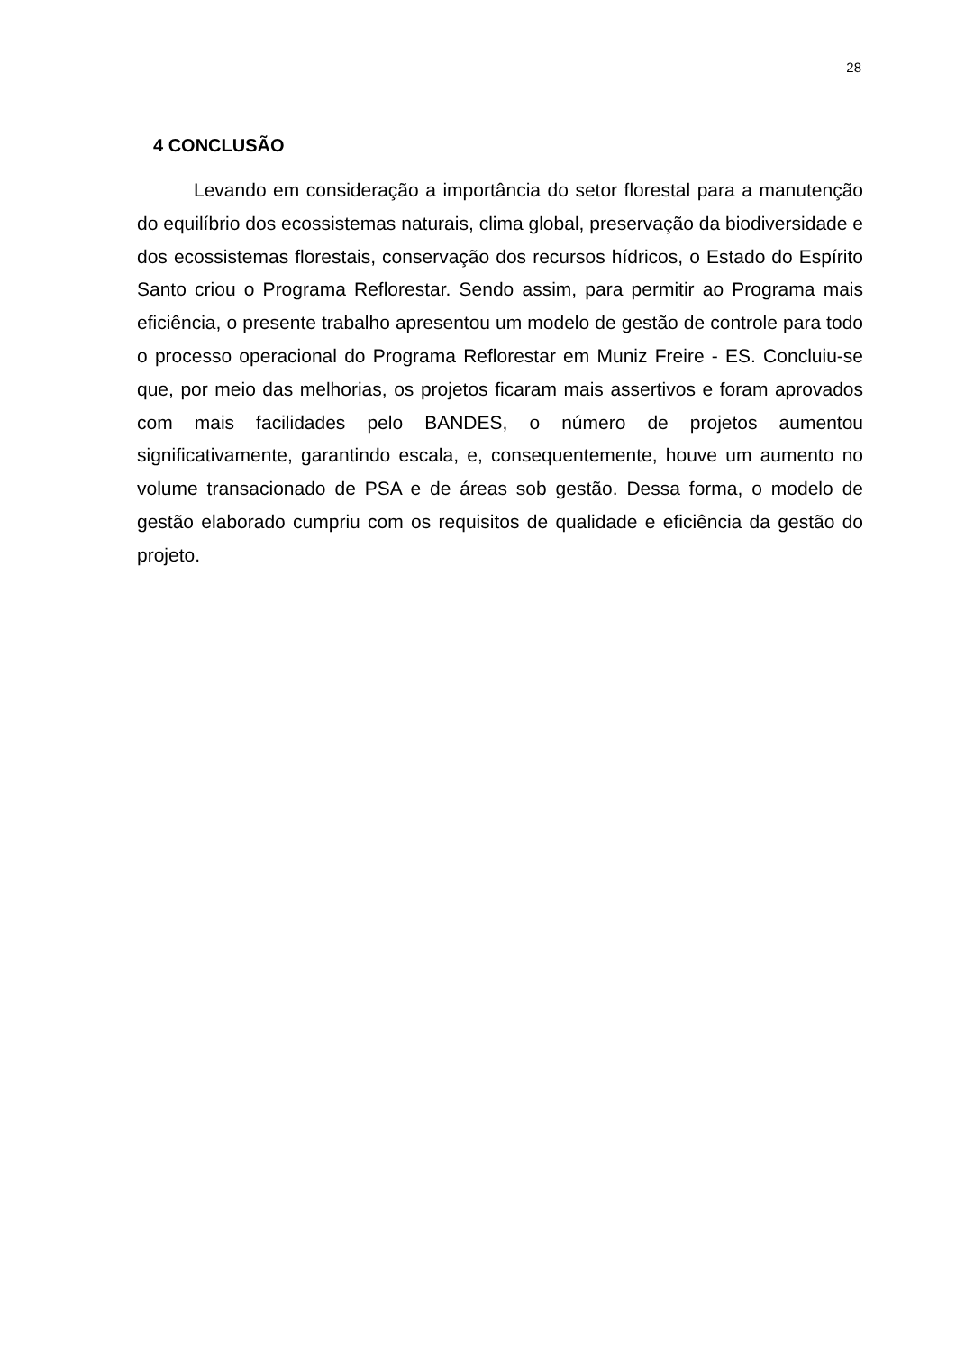28
4 CONCLUSÃO
Levando em consideração a importância do setor florestal para a manutenção do equilíbrio dos ecossistemas naturais, clima global, preservação da biodiversidade e dos ecossistemas florestais, conservação dos recursos hídricos, o Estado do Espírito Santo criou o Programa Reflorestar. Sendo assim, para permitir ao Programa mais eficiência, o presente trabalho apresentou um modelo de gestão de controle para todo o processo operacional do Programa Reflorestar em Muniz Freire - ES. Concluiu-se que, por meio das melhorias, os projetos ficaram mais assertivos e foram aprovados com mais facilidades pelo BANDES, o número de projetos aumentou significativamente, garantindo escala, e, consequentemente, houve um aumento no volume transacionado de PSA e de áreas sob gestão. Dessa forma, o modelo de gestão elaborado cumpriu com os requisitos de qualidade e eficiência da gestão do projeto.